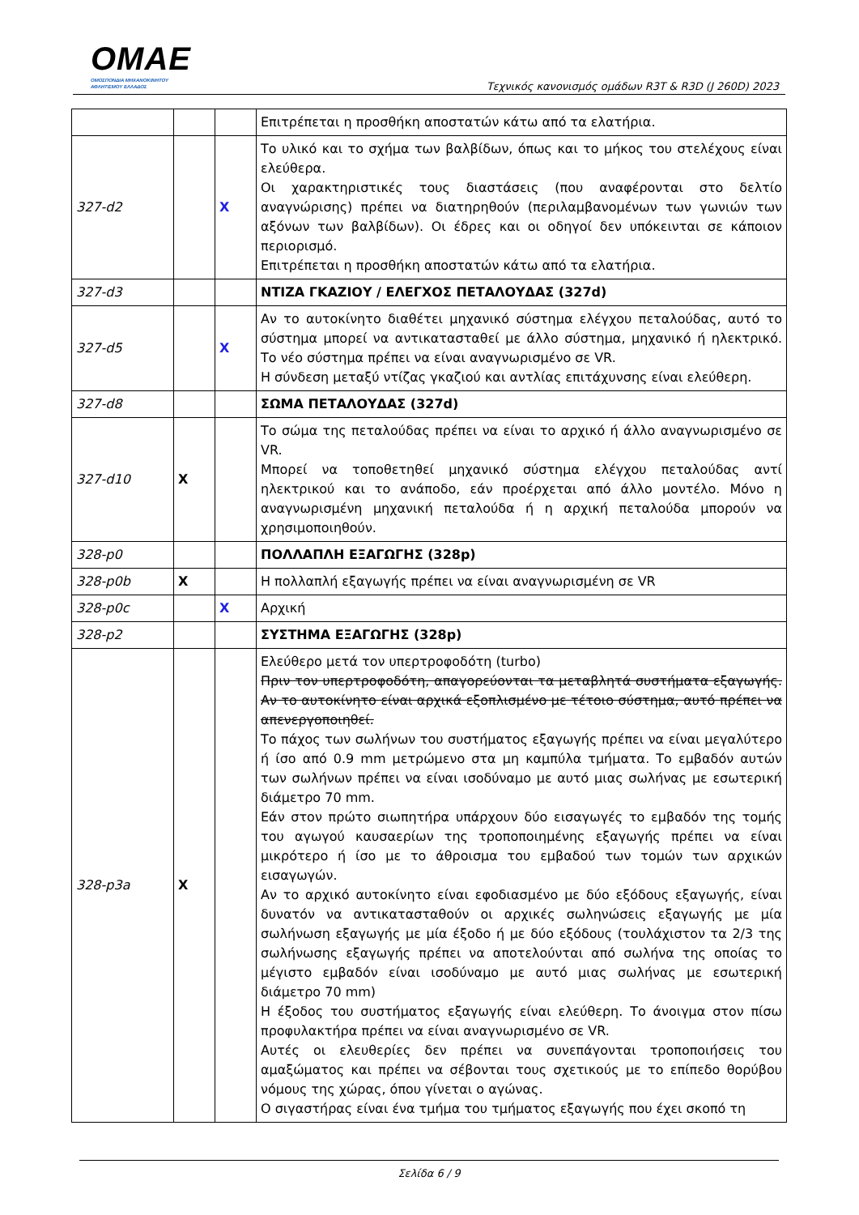OMAE
ΟΜΟΣΠΟΝΔΙΑ ΜΗΧΑΝΟΚΙΝΗΤΟΥ
ΑΘΛΗΤΙΣΜΟΥ ΕΛΛΑΔΟΣ
Τεχνικός κανονισμός ομάδων R3T & R3D (J 260D) 2023
| | | | Επιτρέπεται η προσθήκη αποστατών κάτω από τα ελατήρια. |
| 327-d2 | | X | Το υλικό και το σχήμα των βαλβίδων, όπως και το μήκος του στελέχους είναι ελεύθερα. Οι χαρακτηριστικές τους διαστάσεις (που αναφέρονται στο δελτίο αναγνώρισης) πρέπει να διατηρηθούν (περιλαμβανομένων των γωνιών των αξόνων των βαλβίδων). Οι έδρες και οι οδηγοί δεν υπόκεινται σε κάποιον περιορισμό. Επιτρέπεται η προσθήκη αποστατών κάτω από τα ελατήρια. |
| 327-d3 | | | ΝΤΙΖΑ ΓΚΑΖΙΟΥ / ΕΛΕΓΧΟΣ ΠΕΤΑΛΟΥΔΑΣ (327d) |
| 327-d5 | | X | Αν το αυτοκίνητο διαθέτει μηχανικό σύστημα ελέγχου πεταλούδας, αυτό το σύστημα μπορεί να αντικατασταθεί με άλλο σύστημα, μηχανικό ή ηλεκτρικό. Το νέο σύστημα πρέπει να είναι αναγνωρισμένο σε VR. Η σύνδεση μεταξύ ντίζας γκαζιού και αντλίας επιτάχυνσης είναι ελεύθερη. |
| 327-d8 | | | ΣΩΜΑ ΠΕΤΑΛΟΥΔΑΣ (327d) |
| 327-d10 | X | | Το σώμα της πεταλούδας πρέπει να είναι το αρχικό ή άλλο αναγνωρισμένο σε VR. Μπορεί να τοποθετηθεί μηχανικό σύστημα ελέγχου πεταλούδας αντί ηλεκτρικού και το ανάποδο, εάν προέρχεται από άλλο μοντέλο. Μόνο η αναγνωρισμένη μηχανική πεταλούδα ή η αρχική πεταλούδα μπορούν να χρησιμοποιηθούν. |
| 328-p0 | | | ΠΟΛΛΑΠΛΗ ΕΞΑΓΩΓΗΣ (328p) |
| 328-p0b | X | | Η πολλαπλή εξαγωγής πρέπει να είναι αναγνωρισμένη σε VR |
| 328-p0c | | X | Αρχική |
| 328-p2 | | | ΣΥΣΤΗΜΑ ΕΞΑΓΩΓΗΣ (328p) |
| 328-p3a | X | | Ελεύθερο μετά τον υπερτροφοδότη (turbo) Πριν τον υπερτροφοδότη, απαγορεύονται τα μεταβλητά συστήματα εξαγωγής. Αν το αυτοκίνητο είναι αρχικά εξοπλισμένο με τέτοιο σύστημα, αυτό πρέπει να απενεργοποιηθεί. Το πάχος των σωλήνων του συστήματος εξαγωγής πρέπει να είναι μεγαλύτερο ή ίσο από 0.9 mm μετρώμενο στα μη καμπύλα τμήματα. Το εμβαδόν αυτών των σωλήνων πρέπει να είναι ισοδύναμο με αυτό μιας σωλήνας με εσωτερική διάμετρο 70 mm. Εάν στον πρώτο σιωπητήρα υπάρχουν δύο εισαγωγές το εμβαδόν της τομής του αγωγού καυσαερίων της τροποποιημένης εξαγωγής πρέπει να είναι μικρότερο ή ίσο με το άθροισμα του εμβαδού των τομών των αρχικών εισαγωγών. Αν το αρχικό αυτοκίνητο είναι εφοδιασμένο με δύο εξόδους εξαγωγής, είναι δυνατόν να αντικατασταθούν οι αρχικές σωληνώσεις εξαγωγής με μία σωλήνωση εξαγωγής με μία έξοδο ή με δύο εξόδους (τουλάχιστον τα 2/3 της σωλήνωσης εξαγωγής πρέπει να αποτελούνται από σωλήνα της οποίας το μέγιστο εμβαδόν είναι ισοδύναμο με αυτό μιας σωλήνας με εσωτερική διάμετρο 70 mm) Η έξοδος του συστήματος εξαγωγής είναι ελεύθερη. Το άνοιγμα στον πίσω προφυλακτήρα πρέπει να είναι αναγνωρισμένο σε VR. Αυτές οι ελευθερίες δεν πρέπει να συνεπάγονται τροποποιήσεις του αμαξώματος και πρέπει να σέβονται τους σχετικούς με το επίπεδο θορύβου νόμους της χώρας, όπου γίνεται ο αγώνας. Ο σιγαστήρας είναι ένα τμήμα του τμήματος εξαγωγής που έχει σκοπό τη |
Σελίδα 6 / 9